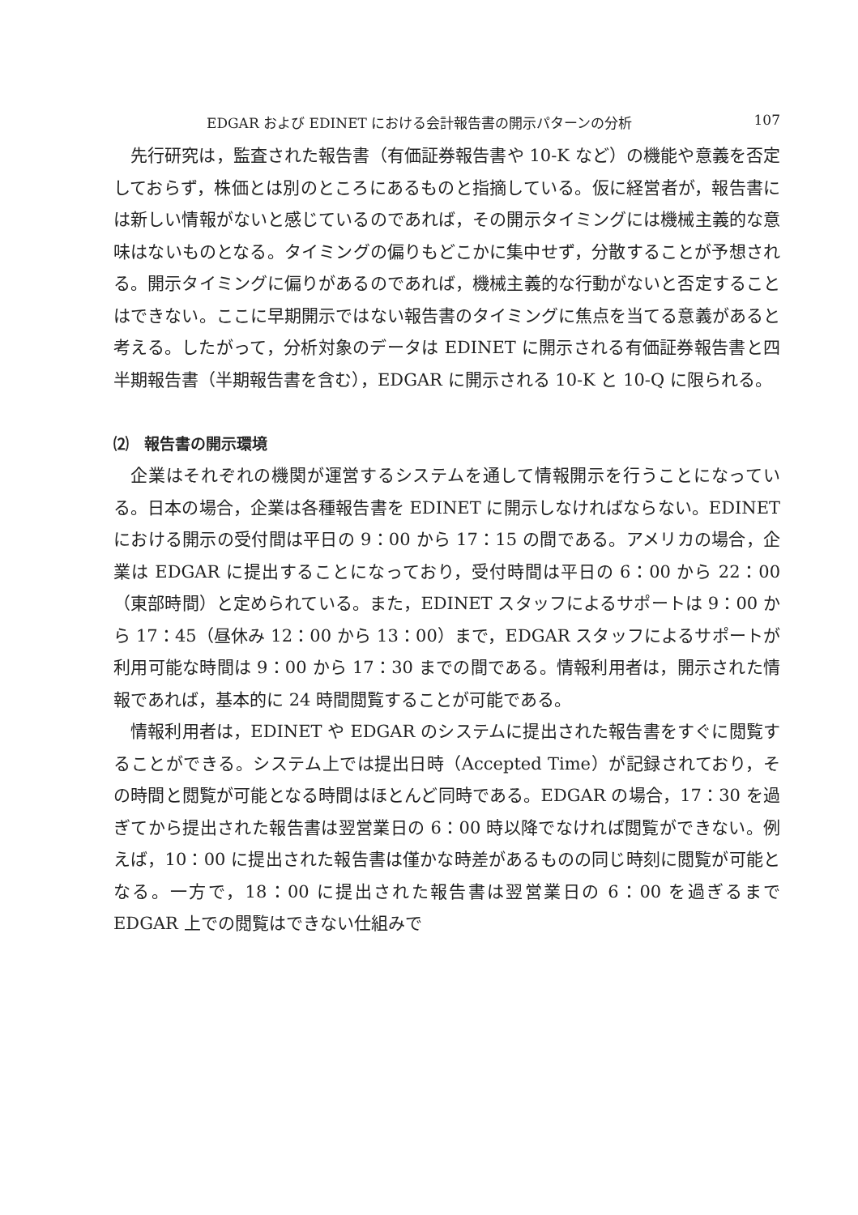EDGAR および EDINET における会計報告書の開示パターンの分析 107
先行研究は，監査された報告書（有価証券報告書や 10-K など）の機能や意義を否定しておらず，株価とは別のところにあるものと指摘している。仮に経営者が，報告書には新しい情報がないと感じているのであれば，その開示タイミングには機械主義的な意味はないものとなる。タイミングの偏りもどこかに集中せず，分散することが予想される。開示タイミングに偏りがあるのであれば，機械主義的な行動がないと否定することはできない。ここに早期開示ではない報告書のタイミングに焦点を当てる意義があると考える。したがって，分析対象のデータは EDINET に開示される有価証券報告書と四半期報告書（半期報告書を含む），EDGAR に開示される 10-K と 10-Q に限られる。
⑵　報告書の開示環境
企業はそれぞれの機関が運営するシステムを通して情報開示を行うことになっている。日本の場合，企業は各種報告書を EDINET に開示しなければならない。EDINET における開示の受付間は平日の 9：00 から 17：15 の間である。アメリカの場合，企業は EDGAR に提出することになっており，受付時間は平日の 6：00 から 22：00（東部時間）と定められている。また，EDINET スタッフによるサポートは 9：00 から 17：45（昼休み 12：00 から 13：00）まで，EDGAR スタッフによるサポートが利用可能な時間は 9：00 から 17：30 までの間である。情報利用者は，開示された情報であれば，基本的に 24 時間閲覧することが可能である。
情報利用者は，EDINET や EDGAR のシステムに提出された報告書をすぐに閲覧することができる。システム上では提出日時（Accepted Time）が記録されており，その時間と閲覧が可能となる時間はほとんど同時である。EDGAR の場合，17：30 を過ぎてから提出された報告書は翌営業日の 6：00 時以降でなければ閲覧ができない。例えば，10：00 に提出された報告書は僅かな時差があるものの同じ時刻に閲覧が可能となる。一方で，18：00 に提出された報告書は翌営業日の 6：00 を過ぎるまで EDGAR 上での閲覧はできない仕組みで